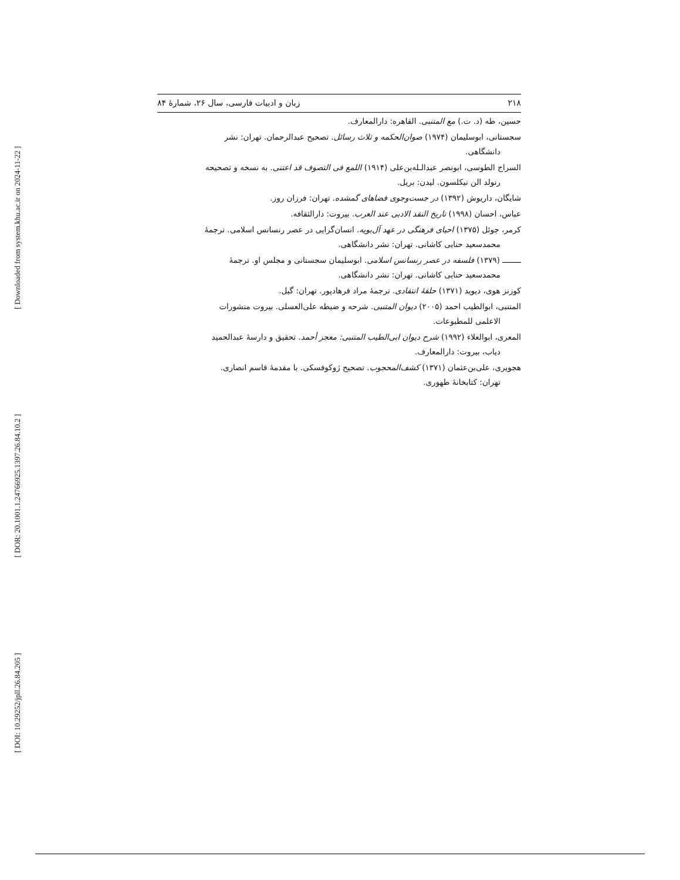[ Downloaded from system.khu.ac.ir on 2024-11-22 ]
[ DOR: 20.1001.1.24766925.1397.26.84.10.2 ]
[ DOI: 10.29252/jpll.26.84.205 ]
۲۱۸ زبان و ادبیات فارسی، سال ۲۶، شمارهٔ ۸۴
حسین، طه (د. ت.) مع المتنبی. القاهره: دارالمعارف.
سجستانی، ابوسلیمان (۱۹۷۴) صوان‌الحکمه و ثلاث رسائل. تصحیح عبدالرحمان. تهران: نشر
دانشگاهی.
السراج الطوسی، ابونصر عبدالـله‌بن‌علی (۱۹۱۴) اللمع فی التصوف قد اعتنی. به نسخه و تصحیحه
رنولد الن نیکلسون. لیدن: بریل.
شایگان، داریوش (۱۳۹۲) در جست‌وجوی فضاهای گمشده. تهران: فرزان روز.
عباس، احسان (۱۹۹۸) تاریخ النقد الادبی عند العرب. بیروت: دارالثقافه.
کرمر، جوئل (۱۳۷۵) احیای فرهنگی در عهد آل‌بویه. انسان‌گرایی در عصر رنسانس اسلامی. ترجمهٔ
محمدسعید حنایی کاشانی. تهران: نشر دانشگاهی.
ــــــــ (۱۳۷۹) فلسفه در عصر رنسانس اسلامی. ابوسلیمان سجستانی و مجلس او. ترجمهٔ
محمدسعید حنایی کاشانی. تهران: نشر دانشگاهی.
کوزنز هوی، دیوید (۱۳۷۱) حلقهٔ انتقادی. ترجمهٔ مراد فرهادپور. تهران: گیل.
المتنبی، ابوالطیب احمد (۲۰۰۵) دیوان المتنبی. شرحه و ضبطه علی‌العسلی. بیروت منشورات
الاعلمی للمطبوعات.
المعری، ابوالعلاء (۱۹۹۲) شرح دیوان ابی‌الطیب المتنبی: معجز أحمد. تحقیق و دارسهٔ عبدالحمید
دیاب، بیروت: دارالمعارف.
هجویری، علی‌بن‌عثمان (۱۳۷۱) کشف‌المحجوب. تصحیح ژوکوفسکی. با مقدمهٔ قاسم انصاری.
تهران: کتابخانهٔ طهوری.